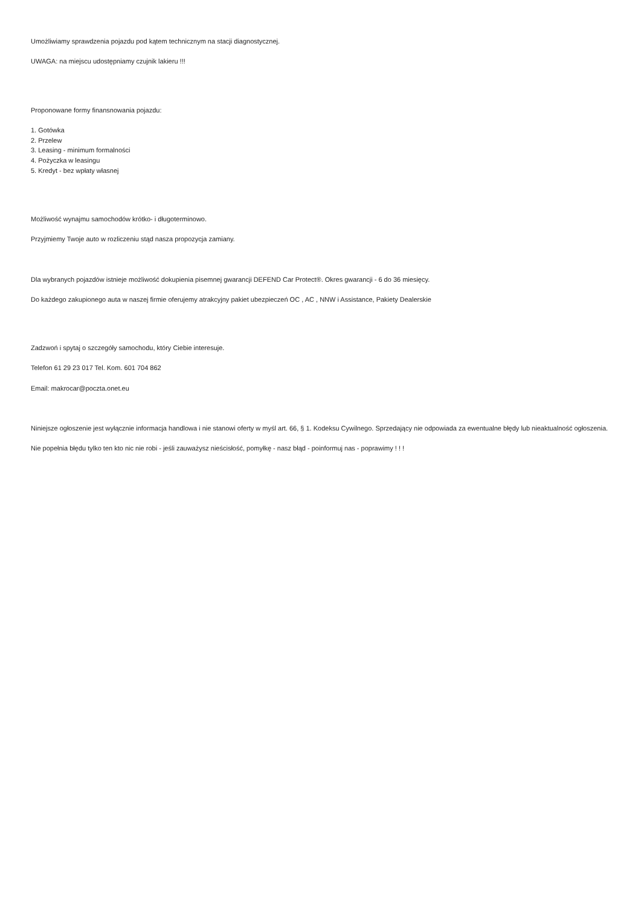Umożliwiamy sprawdzenia pojazdu pod kątem technicznym na stacji diagnostycznej.
UWAGA: na miejscu udostępniamy czujnik lakieru !!!
Proponowane formy finansnowania pojazdu:
1. Gotówka
2. Przelew
3. Leasing - minimum formalności
4. Pożyczka w leasingu
5. Kredyt - bez wpłaty własnej
Możliwość wynajmu samochodów krótko- i długoterminowo.
Przyjmiemy Twoje auto w rozliczeniu stąd nasza propozycja zamiany.
Dla wybranych pojazdów istnieje możliwość dokupienia pisemnej gwarancji DEFEND Car Protect®. Okres gwarancji - 6 do 36 miesięcy.
Do każdego zakupionego auta w naszej firmie oferujemy atrakcyjny pakiet ubezpieczeń OC , AC , NNW i Assistance, Pakiety Dealerskie
Zadzwoń i spytaj o szczegóły samochodu, który Ciebie interesuje.
Telefon 61 29 23 017 Tel. Kom. 601 704 862
Email: makrocar@poczta.onet.eu
Niniejsze ogłoszenie jest wyłącznie informacja handlowa i nie stanowi oferty w myśl art. 66, § 1. Kodeksu Cywilnego. Sprzedający nie odpowiada za ewentualne błędy lub nieaktualność ogłoszenia.
Nie popełnia błędu tylko ten kto nic nie robi - jeśli zauważysz nieścisłość, pomyłkę - nasz błąd - poinformuj nas - poprawimy ! ! !